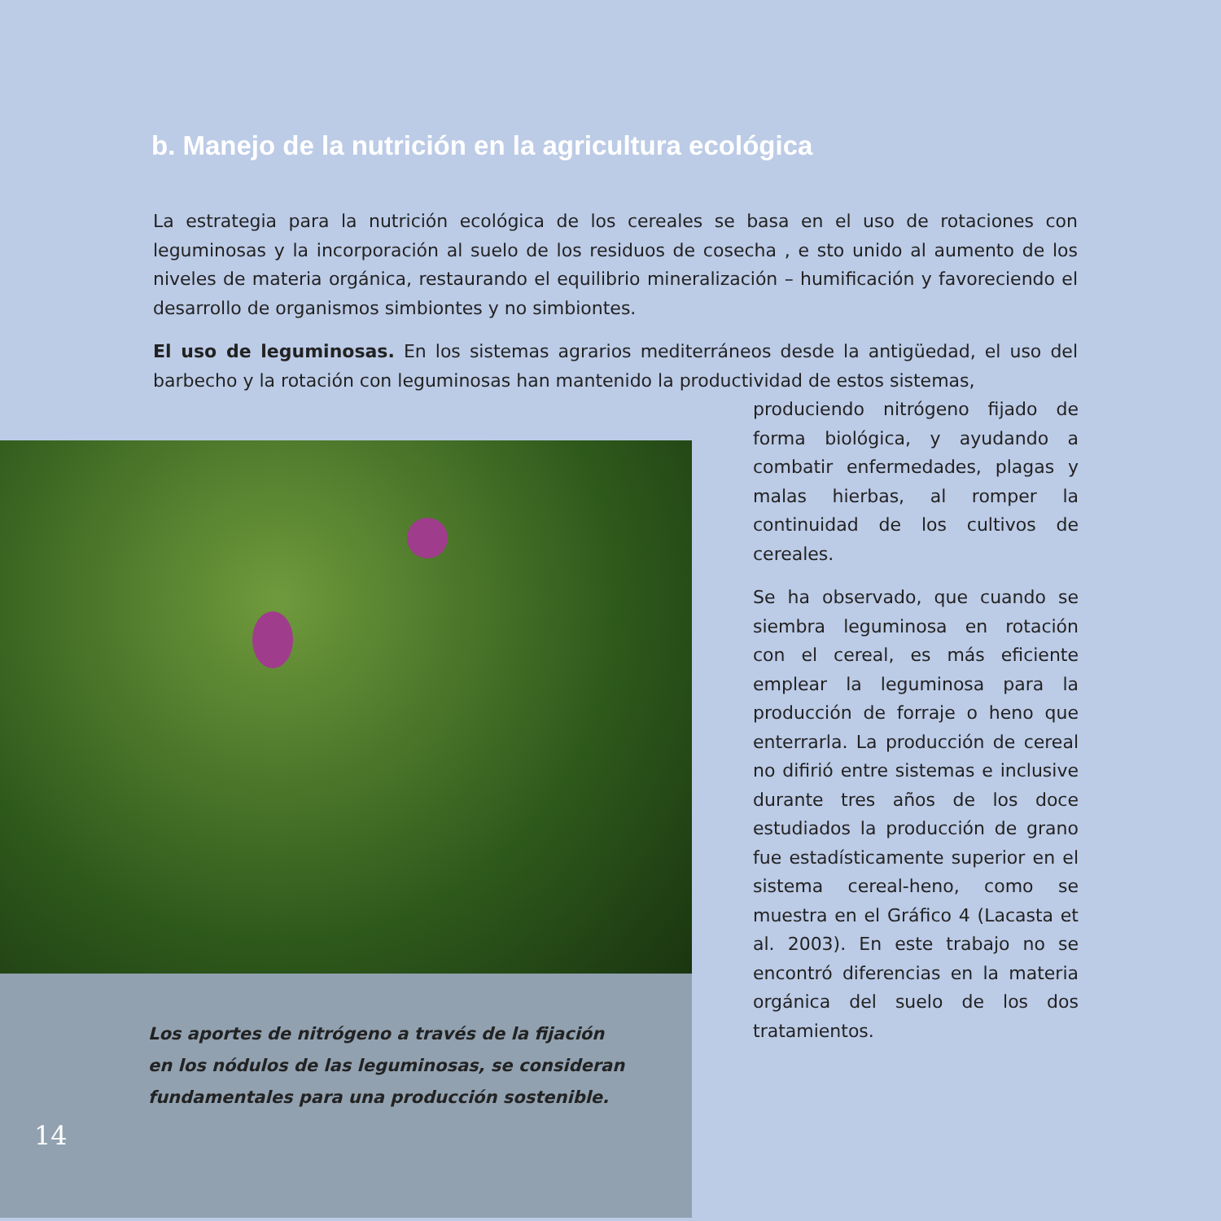b. Manejo de la nutrición en la agricultura ecológica
La estrategia para la nutrición ecológica de los cereales se basa en el uso de rotaciones con leguminosas y la incorporación al suelo de los residuos de cosecha , e sto unido al aumento de los niveles de materia orgánica, restaurando el equilibrio mineralización – humificación y favoreciendo el desarrollo de organismos simbiontes y no simbiontes.
El uso de leguminosas. En los sistemas agrarios mediterráneos desde la antigüedad, el uso del barbecho y la rotación con leguminosas han mantenido la productividad de estos sistemas,
Los aportes de nitrógeno a través de la fijación en los nódulos de las leguminosas, se consideran fundamentales para una producción sostenible.
14
produciendo nitrógeno fijado de forma biológica, y ayudando a combatir enfermedades, plagas y malas hierbas, al romper la continuidad de los cultivos de cereales.
Se ha observado, que cuando se siembra leguminosa en rotación con el cereal, es más eficiente emplear la leguminosa para la producción de forraje o heno que enterrarla. La producción de cereal no difirió entre sistemas e inclusive durante tres años de los doce estudiados la producción de grano fue estadísticamente superior en el sistema cereal-heno, como se muestra en el Gráfico 4 (Lacasta et al. 2003). En este trabajo no se encontró diferencias en la materia orgánica del suelo de los dos tratamientos.